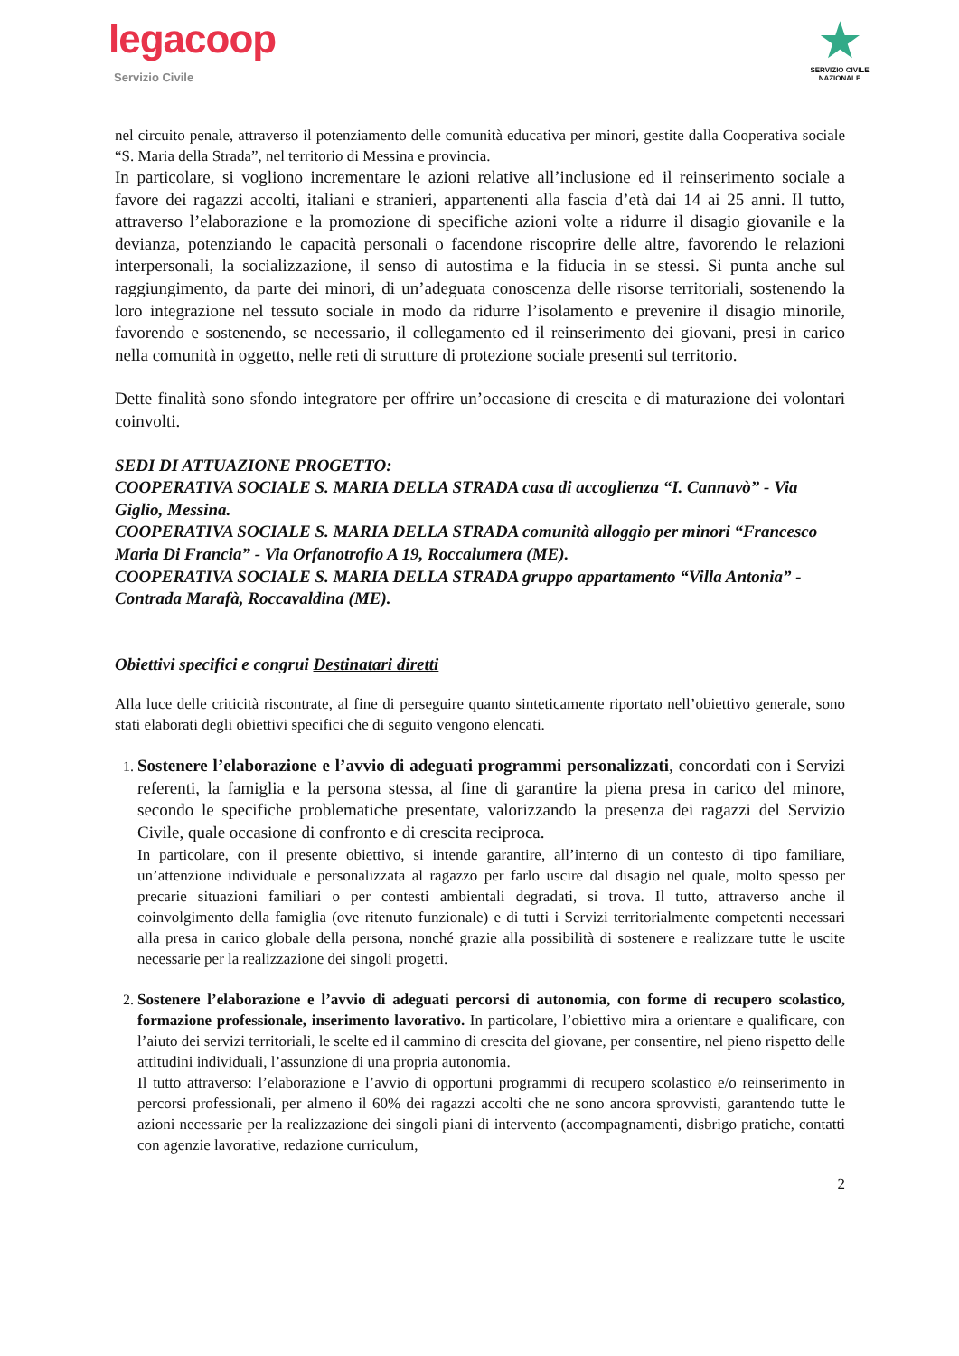legacoop
Servizio Civile
★
SERVIZIO CIVILE NAZIONALE
nel circuito penale, attraverso il potenziamento delle comunità educativa per minori, gestite dalla Cooperativa sociale “S. Maria della Strada”, nel territorio di Messina e provincia.
In particolare, si vogliono incrementare le azioni relative all’inclusione ed il reinserimento sociale a favore dei ragazzi accolti, italiani e stranieri, appartenenti alla fascia d’età dai 14 ai 25 anni. Il tutto, attraverso l’elaborazione e la promozione di specifiche azioni volte a ridurre il disagio giovanile e la devianza, potenziando le capacità personali o facendone riscoprire delle altre, favorendo le relazioni interpersonali, la socializzazione, il senso di autostima e la fiducia in se stessi. Si punta anche sul raggiungimento, da parte dei minori, di un’adeguata conoscenza delle risorse territoriali, sostenendo la loro integrazione nel tessuto sociale in modo da ridurre l’isolamento e prevenire il disagio minorile, favorendo e sostenendo, se necessario, il collegamento ed il reinserimento dei giovani, presi in carico nella comunità in oggetto, nelle reti di strutture di protezione sociale presenti sul territorio.
Dette finalità sono sfondo integratore per offrire un’occasione di crescita e di maturazione dei volontari coinvolti.
SEDI DI ATTUAZIONE PROGETTO:
COOPERATIVA SOCIALE S. MARIA DELLA STRADA casa di accoglienza “I. Cannavò” - Via Giglio, Messina.
COOPERATIVA SOCIALE S. MARIA DELLA STRADA comunità alloggio per minori “Francesco Maria Di Francia” - Via Orfanotrofio A 19, Roccalumera (ME).
COOPERATIVA SOCIALE S. MARIA DELLA STRADA gruppo appartamento “Villa Antonia” - Contrada Marafà, Roccavaldina (ME).
Obiettivi specifici e congrui Destinatari diretti
Alla luce delle criticità riscontrate, al fine di perseguire quanto sinteticamente riportato nell’obiettivo generale, sono stati elaborati degli obiettivi specifici che di seguito vengono elencati.
1. Sostenere l’elaborazione e l’avvio di adeguati programmi personalizzati, concordati con i Servizi referenti, la famiglia e la persona stessa, al fine di garantire la piena presa in carico del minore, secondo le specifiche problematiche presentate, valorizzando la presenza dei ragazzi del Servizio Civile, quale occasione di confronto e di crescita reciproca.
In particolare, con il presente obiettivo, si intende garantire, all’interno di un contesto di tipo familiare, un’attenzione individuale e personalizzata al ragazzo per farlo uscire dal disagio nel quale, molto spesso per precarie situazioni familiari o per contesti ambientali degradati, si trova. Il tutto, attraverso anche il coinvolgimento della famiglia (ove ritenuto funzionale) e di tutti i Servizi territorialmente competenti necessari alla presa in carico globale della persona, nonché grazie alla possibilità di sostenere e realizzare tutte le uscite necessarie per la realizzazione dei singoli progetti.
2. Sostenere l’elaborazione e l’avvio di adeguati percorsi di autonomia, con forme di recupero scolastico, formazione professionale, inserimento lavorativo. In particolare, l’obiettivo mira a orientare e qualificare, con l’aiuto dei servizi territoriali, le scelte ed il cammino di crescita del giovane, per consentire, nel pieno rispetto delle attitudini individuali, l’assunzione di una propria autonomia.
Il tutto attraverso: l’elaborazione e l’avvio di opportuni programmi di recupero scolastico e/o reinserimento in percorsi professionali, per almeno il 60% dei ragazzi accolti che ne sono ancora sprovvisti, garantendo tutte le azioni necessarie per la realizzazione dei singoli piani di intervento (accompagnamenti, disbrigo pratiche, contatti con agenzie lavorative, redazione curriculum,
2